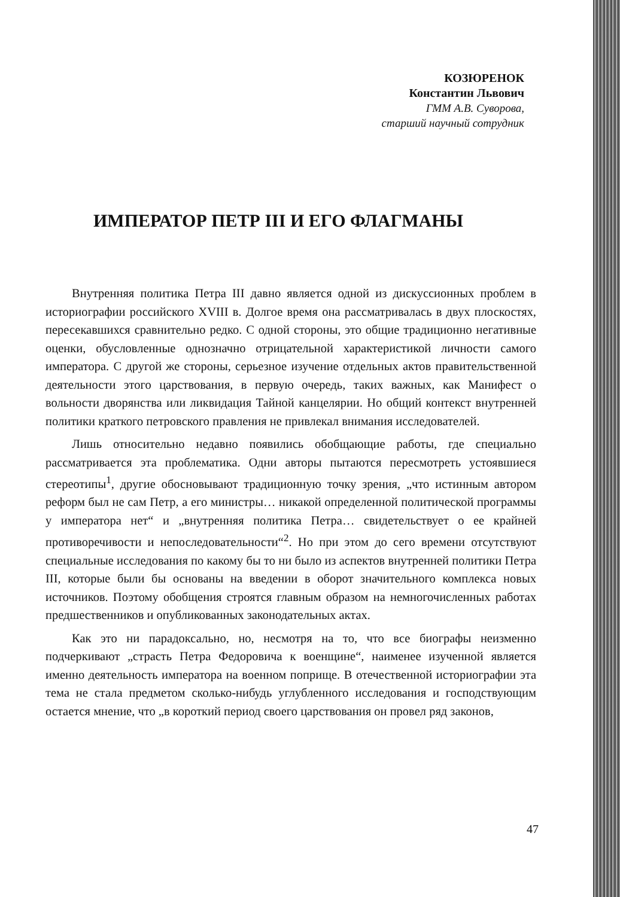КОЗЮРЕНОК
Константин Львович
ГММ А.В. Суворова,
старший научный сотрудник
ИМПЕРАТОР ПЕТР III И ЕГО ФЛАГМАНЫ
Внутренняя политика Петра III давно является одной из дискуссионных проблем в историографии российского XVIII в. Долгое время она рассматривалась в двух плоскостях, пересекавшихся сравнительно редко. С одной стороны, это общие традиционно негативные оценки, обусловленные однозначно отрицательной характеристикой личности самого императора. С другой же стороны, серьезное изучение отдельных актов правительственной деятельности этого царствования, в первую очередь, таких важных, как Манифест о вольности дворянства или ликвидация Тайной канцелярии. Но общий контекст внутренней политики краткого петровского правления не привлекал внимания исследователей.
Лишь относительно недавно появились обобщающие работы, где специально рассматривается эта проблематика. Одни авторы пытаются пересмотреть устоявшиеся стереотипы<sup>1</sup>, другие обосновывают традиционную точку зрения, „что истинным автором реформ был не сам Петр, а его министры… никакой определенной политической программы у императора нет“ и „внутренняя политика Петра… свидетельствует о ее крайней противоречивости и непоследовательности“<sup>2</sup>. Но при этом до сего времени отсутствуют специальные исследования по какому бы то ни было из аспектов внутренней политики Петра III, которые были бы основаны на введении в оборот значительного комплекса новых источников. Поэтому обобщения строятся главным образом на немногочисленных работах предшественников и опубликованных законодательных актах.
Как это ни парадоксально, но, несмотря на то, что все биографы неизменно подчеркивают „страсть Петра Федоровича к военщине“, наименее изученной является именно деятельность императора на военном поприще. В отечественной историографии эта тема не стала предметом сколько-нибудь углубленного исследования и господствующим остается мнение, что „в короткий период своего царствования он провел ряд законов,
47